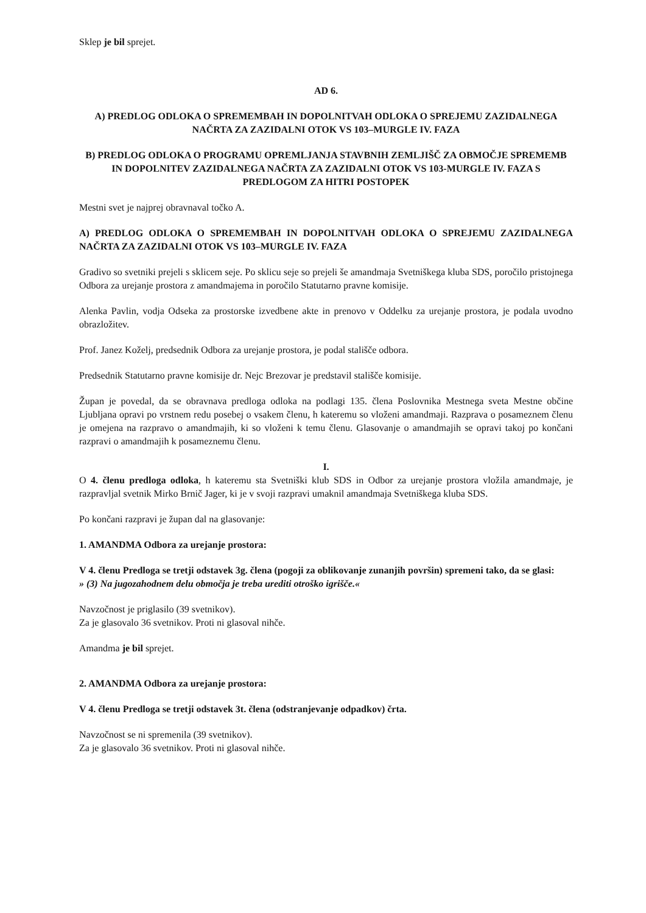Sklep je bil sprejet.
AD 6.
A) PREDLOG ODLOKA O SPREMEMBAH IN DOPOLNITVAH ODLOKA O SPREJEMU ZAZIDALNEGA NAČRTA ZA ZAZIDALNI OTOK VS 103–MURGLE IV. FAZA
B) PREDLOG ODLOKA O PROGRAMU OPREMLJANJA STAVBNIH ZEMLJIŠČ ZA OBMOČJE SPREMEMB IN DOPOLNITEV ZAZIDALNEGA NAČRTA ZA ZAZIDALNI OTOK VS 103-MURGLE IV. FAZA S PREDLOGOM ZA HITRI POSTOPEK
Mestni svet je najprej obravnaval točko A.
A) PREDLOG ODLOKA O SPREMEMBAH IN DOPOLNITVAH ODLOKA O SPREJEMU ZAZIDALNEGA NAČRTA ZA ZAZIDALNI OTOK VS 103–MURGLE IV. FAZA
Gradivo so svetniki prejeli s sklicem seje. Po sklicu seje so prejeli še amandmaja Svetniškega kluba SDS, poročilo pristojnega Odbora za urejanje prostora z amandmajema in poročilo Statutarno pravne komisije.
Alenka Pavlin, vodja Odseka za prostorske izvedbene akte in prenovo v Oddelku za urejanje prostora, je podala uvodno obrazložitev.
Prof. Janez Koželj, predsednik Odbora za urejanje prostora, je podal stališče odbora.
Predsednik Statutarno pravne komisije dr. Nejc Brezovar je predstavil stališče komisije.
Župan je povedal, da se obravnava predloga odloka na podlagi 135. člena Poslovnika Mestnega sveta Mestne občine Ljubljana opravi po vrstnem redu posebej o vsakem členu, h kateremu so vloženi amandmaji. Razprava o posameznem členu je omejena na razpravo o amandmajih, ki so vloženi k temu členu. Glasovanje o amandmajih se opravi takoj po končani razpravi o amandmajih k posameznemu členu.
I.
O 4. členu predloga odloka, h kateremu sta Svetniški klub SDS in Odbor za urejanje prostora vložila amandmaje, je razpravljal svetnik Mirko Brnič Jager, ki je v svoji razpravi umaknil amandmaja Svetniškega kluba SDS.
Po končani razpravi je župan dal na glasovanje:
1. AMANDMA Odbora za urejanje prostora:
V 4. členu Predloga se tretji odstavek 3g. člena (pogoji za oblikovanje zunanjih površin) spremeni tako, da se glasi:
» (3) Na jugozahodnem delu območja je treba urediti otroško igrišče.«
Navzočnost je priglasilo (39 svetnikov).
Za je glasovalo 36 svetnikov. Proti ni glasoval nihče.
Amandma je bil sprejet.
2. AMANDMA Odbora za urejanje prostora:
V 4. členu Predloga se tretji odstavek 3t. člena (odstranjevanje odpadkov) črta.
Navzočnost se ni spremenila (39 svetnikov).
Za je glasovalo 36 svetnikov. Proti ni glasoval nihče.